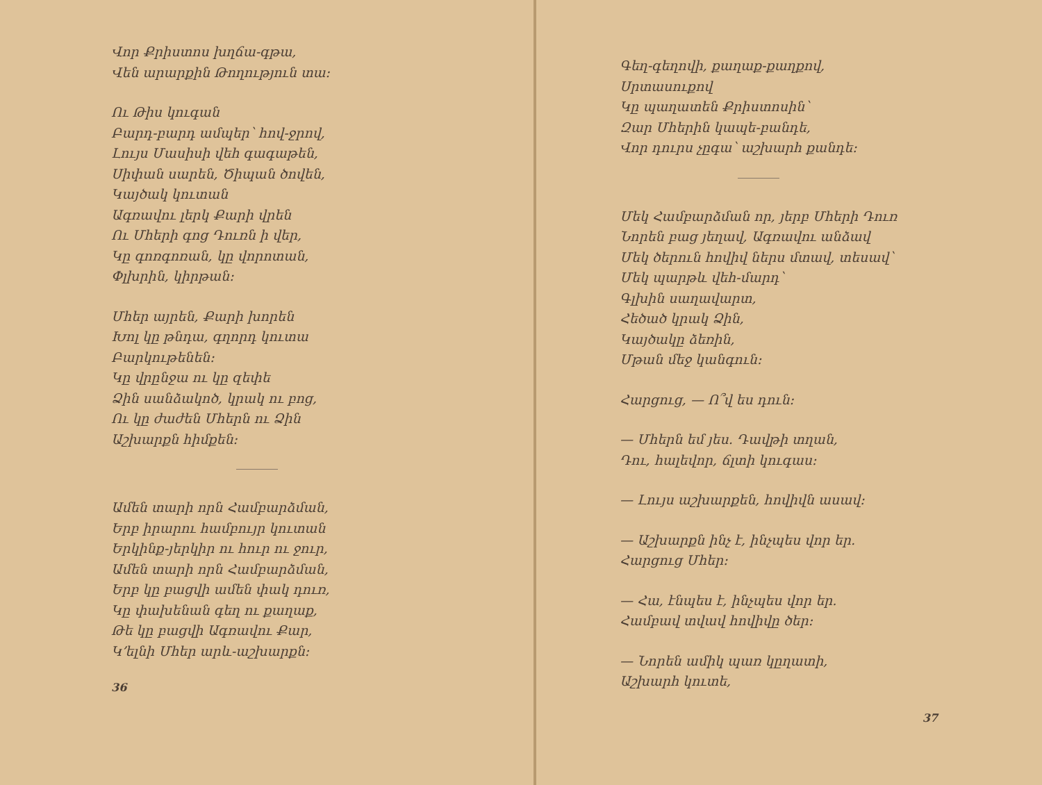Վոր Քրիստոս խղճա-գթա,
Վեն արարքին Թողություն տա։
Ու Թիս կուգան
Բարդ-բարդ ամպեր՝ հով-ջրով,
Լույս Մասիսի վեհ գագաթեն,
Սիփան սարեն, Ծիպան ծովեն,
Կայծակ կուտան
Ագռավու լերկ Քարի վրեն
Ու Մհերի գոց Դուռն ի վեր,
Կը գոռգոռան, կը վորոտան,
Փլխրին, կիրթան։
Մհեր այրեն, Քարի խորեն
Խոլ կը թնդա, գղորդ կուտա
Բարկութենեն։
Կը վրընջա ու կը զեփե
Ձին սանձակոծ, կրակ ու բոց,
Ու կը ժաժեն Մհերն ու Ձին
Աշխարքն հիմքեն։
Ամեն տարի որն Համբարձման,
Երբ իրարու համբույր կուտան
Երկինք-յերկիր ու հուր ու ջուր,
Ամեն տարի որն Համբարձման,
Երբ կը բացվի ամեն փակ դուռ,
Կը փախենան գեղ ու քաղաք,
Թե կը բացվի Ագռավու Քար,
Կ՚ելնի Մհեր արև-աշխարքն։
36
Գեղ-գեղովի, քաղաք-քաղքով,
Սրտասուքով
Կը պաղատեն Քրիստոսին՝
Զար Մհերին կապե-բանդե,
Վոր դուրս չըգա՝ աշխարհ քանդե։
Մեկ Համբարձման որ, յերբ Մհերի Դուռ
Նորեն բաց յեղավ, Ագռավու անձավ
Մեկ ծերուն հովիվ ներս մտավ, տեսավ՝
Մեկ պարթև վեհ-մարդ՝
Գլխին սաղավարտ,
Հեծած կրակ Ձին,
Կայծակը ձեռին,
Մթան մեջ կանգուն։
Հարցուց, — Ո՞վ ես դուն։
— Մհերն եմ յես. Դավթի տղան,
Դու, հալեվոր, ճլտի կուգաս։
— Լույս աշխարքեն, հովիվն ասավ։
— Աշխարքն ինչ է, ինչպես վոր եր.
Հարցուց Մհեր։
— Հա, էնպես է, ինչպես վոր եր.
Համբավ տվավ հովիվը ծեր։
— Նորեն ամիկ պառ կըղատի,
Աշխարհ կուտե,
37